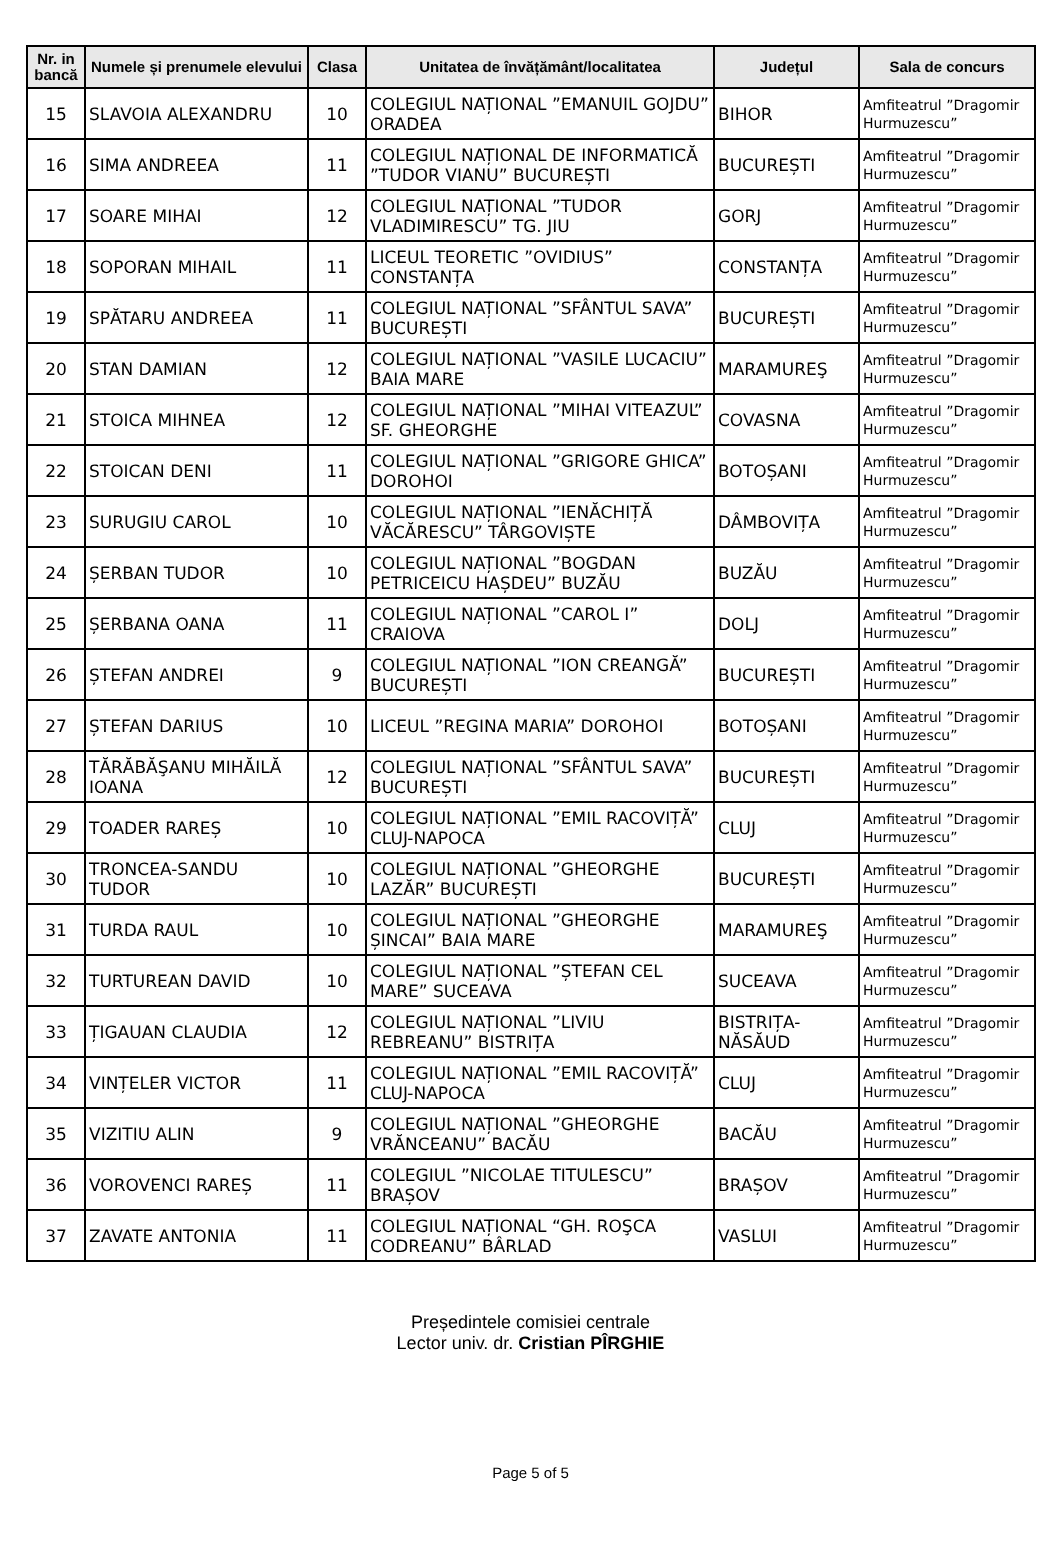| Nr. in bancă | Numele și prenumele elevului | Clasa | Unitatea de învățământ/localitatea | Județul | Sala de concurs |
| --- | --- | --- | --- | --- | --- |
| 15 | SLAVOIA ALEXANDRU | 10 | COLEGIUL NAȚIONAL ”EMANUIL GOJDU” ORADEA | BIHOR | Amfiteatrul ”Dragomir Hurmuzescu” |
| 16 | SIMA ANDREEA | 11 | COLEGIUL NAȚIONAL DE INFORMATICĂ ”TUDOR VIANU” BUCUREȘTI | BUCUREȘTI | Amfiteatrul ”Dragomir Hurmuzescu” |
| 17 | SOARE MIHAI | 12 | COLEGIUL NAȚIONAL ”TUDOR VLADIMIRESCU” TG. JIU | GORJ | Amfiteatrul ”Dragomir Hurmuzescu” |
| 18 | SOPORAN MIHAIL | 11 | LICEUL TEORETIC ”OVIDIUS” CONSTANȚA | CONSTANȚA | Amfiteatrul ”Dragomir Hurmuzescu” |
| 19 | SPĂTARU ANDREEA | 11 | COLEGIUL NAȚIONAL ”SFÂNTUL SAVA” BUCUREȘTI | BUCUREȘTI | Amfiteatrul ”Dragomir Hurmuzescu” |
| 20 | STAN DAMIAN | 12 | COLEGIUL NAȚIONAL ”VASILE LUCACIU” BAIA MARE | MARAMUREŞ | Amfiteatrul ”Dragomir Hurmuzescu” |
| 21 | STOICA MIHNEA | 12 | COLEGIUL NAȚIONAL ”MIHAI VITEAZUL” SF. GHEORGHE | COVASNA | Amfiteatrul ”Dragomir Hurmuzescu” |
| 22 | STOICAN DENI | 11 | COLEGIUL NAȚIONAL ”GRIGORE GHICA” DOROHOI | BOTOȘANI | Amfiteatrul ”Dragomir Hurmuzescu” |
| 23 | SURUGIU CAROL | 10 | COLEGIUL NAȚIONAL ”IENĂCHIȚĂ VĂCĂRESCU” TÂRGOVIȘTE | DÂMBOVIȚA | Amfiteatrul ”Dragomir Hurmuzescu” |
| 24 | ȘERBAN TUDOR | 10 | COLEGIUL NAȚIONAL ”BOGDAN PETRICEICU HAȘDEU” BUZĂU | BUZĂU | Amfiteatrul ”Dragomir Hurmuzescu” |
| 25 | ȘERBANA OANA | 11 | COLEGIUL NAȚIONAL ”CAROL I” CRAIOVA | DOLJ | Amfiteatrul ”Dragomir Hurmuzescu” |
| 26 | ȘTEFAN ANDREI | 9 | COLEGIUL NAȚIONAL ”ION CREANGĂ” BUCUREȘTI | BUCUREȘTI | Amfiteatrul ”Dragomir Hurmuzescu” |
| 27 | ȘTEFAN DARIUS | 10 | LICEUL ”REGINA MARIA” DOROHOI | BOTOȘANI | Amfiteatrul ”Dragomir Hurmuzescu” |
| 28 | TĂRĂBĂŞANU MIHĂILĂ IOANA | 12 | COLEGIUL NAȚIONAL ”SFÂNTUL SAVA” BUCUREȘTI | BUCUREȘTI | Amfiteatrul ”Dragomir Hurmuzescu” |
| 29 | TOADER RAREȘ | 10 | COLEGIUL NAȚIONAL ”EMIL RACOVIȚĂ” CLUJ-NAPOCA | CLUJ | Amfiteatrul ”Dragomir Hurmuzescu” |
| 30 | TRONCEA-SANDU TUDOR | 10 | COLEGIUL NAȚIONAL ”GHEORGHE LAZĂR” BUCUREȘTI | BUCUREȘTI | Amfiteatrul ”Dragomir Hurmuzescu” |
| 31 | TURDA RAUL | 10 | COLEGIUL NAȚIONAL ”GHEORGHE ȘINCAI” BAIA MARE | MARAMUREŞ | Amfiteatrul ”Dragomir Hurmuzescu” |
| 32 | TURTUREAN DAVID | 10 | COLEGIUL NAȚIONAL ”ȘTEFAN CEL MARE” SUCEAVA | SUCEAVA | Amfiteatrul ”Dragomir Hurmuzescu” |
| 33 | ȚIGAUAN CLAUDIA | 12 | COLEGIUL NAȚIONAL ”LIVIU REBREANU” BISTRIȚA | BISTRIȚA-NĂSĂUD | Amfiteatrul ”Dragomir Hurmuzescu” |
| 34 | VINȚELER VICTOR | 11 | COLEGIUL NAȚIONAL ”EMIL RACOVIȚĂ” CLUJ-NAPOCA | CLUJ | Amfiteatrul ”Dragomir Hurmuzescu” |
| 35 | VIZITIU ALIN | 9 | COLEGIUL NAȚIONAL ”GHEORGHE VRĂNCEANU” BACĂU | BACĂU | Amfiteatrul ”Dragomir Hurmuzescu” |
| 36 | VOROVENCI RAREȘ | 11 | COLEGIUL ”NICOLAE TITULESCU” BRAȘOV | BRAȘOV | Amfiteatrul ”Dragomir Hurmuzescu” |
| 37 | ZAVATE ANTONIA | 11 | COLEGIUL NAȚIONAL “GH. ROŞCA CODREANU” BÂRLAD | VASLUI | Amfiteatrul ”Dragomir Hurmuzescu” |
Președintele comisiei centrale
Lector univ. dr. Cristian PÎRGHIE
Page 5 of 5